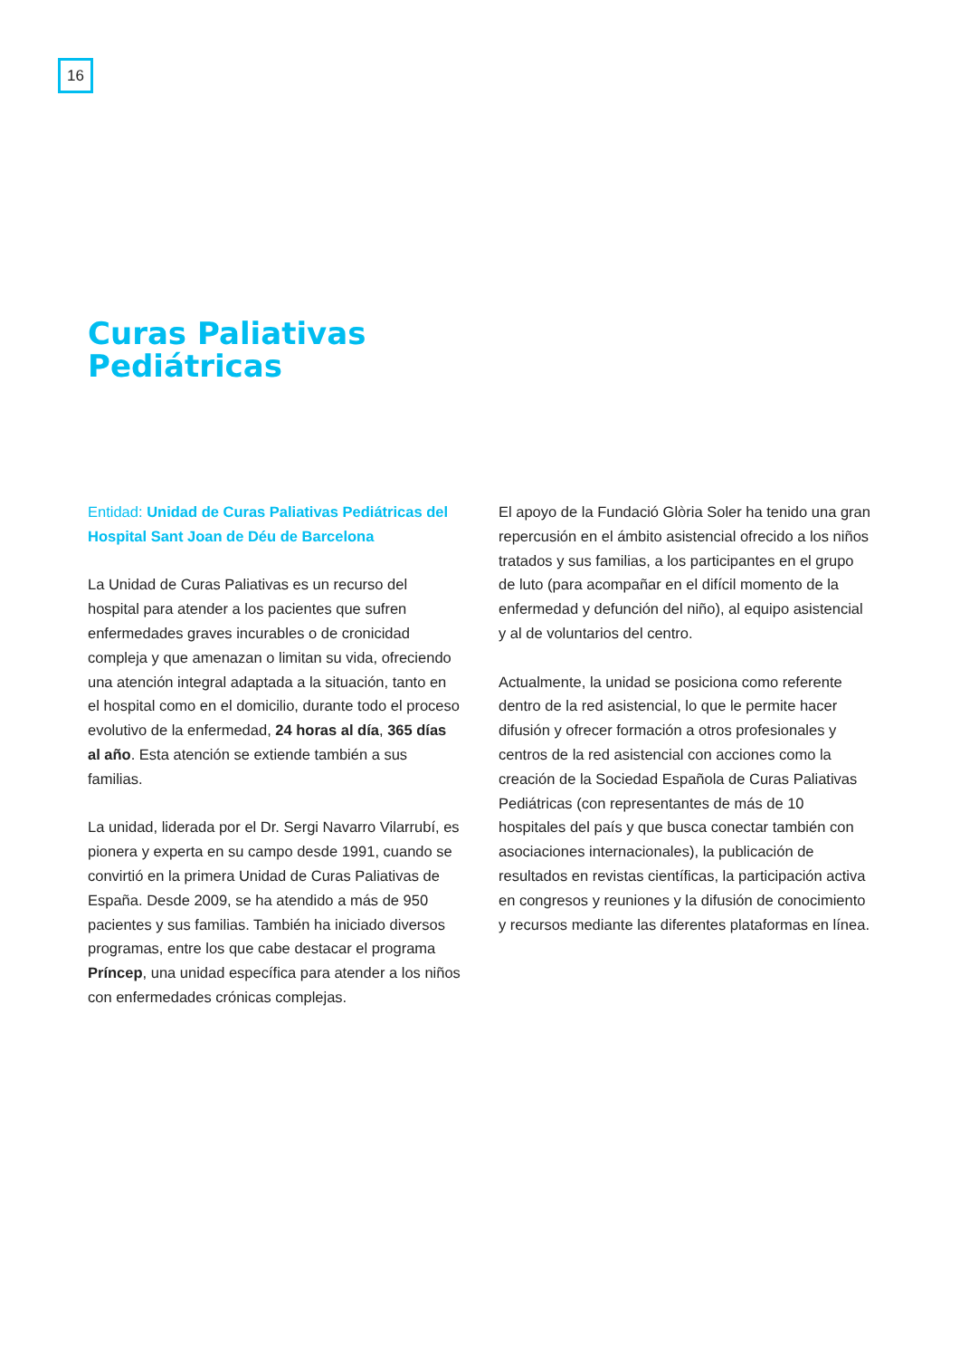16
Curas Paliativas
Pediátricas
Entidad: Unidad de Curas Paliativas Pediátricas del Hospital Sant Joan de Déu de Barcelona
La Unidad de Curas Paliativas es un recurso del hospital para atender a los pacientes que sufren enfermedades graves incurables o de cronicidad compleja y que amenazan o limitan su vida, ofreciendo una atención integral adaptada a la situación, tanto en el hospital como en el domicilio, durante todo el proceso evolutivo de la enfermedad, 24 horas al día, 365 días al año. Esta atención se extiende también a sus familias.
La unidad, liderada por el Dr. Sergi Navarro Vilarrubí, es pionera y experta en su campo desde 1991, cuando se convirtió en la primera Unidad de Curas Paliativas de España. Desde 2009, se ha atendido a más de 950 pacientes y sus familias. También ha iniciado diversos programas, entre los que cabe destacar el programa Príncep, una unidad específica para atender a los niños con enfermedades crónicas complejas.
El apoyo de la Fundació Glòria Soler ha tenido una gran repercusión en el ámbito asistencial ofrecido a los niños tratados y sus familias, a los participantes en el grupo de luto (para acompañar en el difícil momento de la enfermedad y defunción del niño), al equipo asistencial y al de voluntarios del centro.
Actualmente, la unidad se posiciona como referente dentro de la red asistencial, lo que le permite hacer difusión y ofrecer formación a otros profesionales y centros de la red asistencial con acciones como la creación de la Sociedad Española de Curas Paliativas Pediátricas (con representantes de más de 10 hospitales del país y que busca conectar también con asociaciones internacionales), la publicación de resultados en revistas científicas, la participación activa en congresos y reuniones y la difusión de conocimiento y recursos mediante las diferentes plataformas en línea.